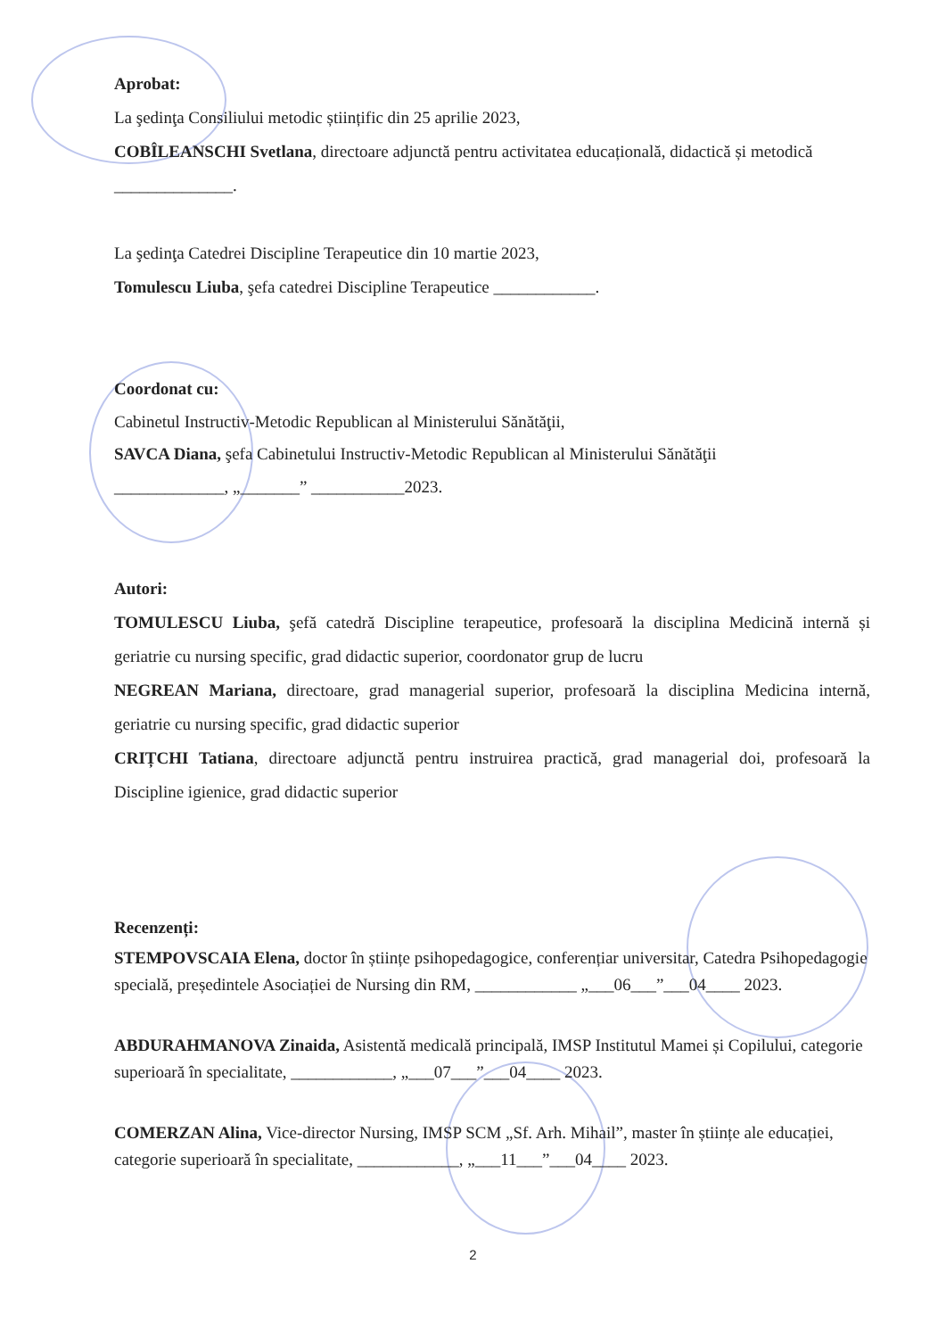Aprobat:
La şedinţa Consiliului metodic științific din 25 aprilie 2023,
COBÎLEANSCHI Svetlana, directoare adjunctă pentru activitatea educațională, didactică și metodică ______________.
La şedinţa Catedrei Discipline Terapeutice din 10 martie 2023,
Tomulescu Liuba, şefa catedrei Discipline Terapeutice ____________.
Coordonat cu:
Cabinetul Instructiv-Metodic Republican al Ministerului Sănătăţii,
SAVCA Diana, şefa Cabinetului Instructiv-Metodic Republican al Ministerului Sănătăţii
_____________, „_______” ___________2023.
Autori:
TOMULESCU Liuba, şefă catedră Discipline terapeutice, profesoară la disciplina Medicină internă și geriatrie cu nursing specific, grad didactic superior, coordonator grup de lucru
NEGREAN Mariana, directoare, grad managerial superior, profesoară la disciplina Medicina internă, geriatrie cu nursing specific, grad didactic superior
CRIȚCHI Tatiana, directoare adjunctă pentru instruirea practică, grad managerial doi, profesoară la Discipline igienice, grad didactic superior
Recenzenți:
STEMPOVSCAIA Elena, doctor în științe psihopedagogice, conferențiar universitar, Catedra Psihopedagogie specială, președintele Asociației de Nursing din RM, ____________ „___06___”___04____ 2023.
ABDURAHMANOVA Zinaida, Asistentă medicală principală, IMSP Institutul Mamei și Copilului, categorie superioară în specialitate, ____________, „___07___”___04____ 2023.
COMERZAN Alina, Vice-director Nursing, IMSP SCM „Sf. Arh. Mihail”, master în științe ale educației, categorie superioară în specialitate, ____________, „___11___”___04____ 2023.
2